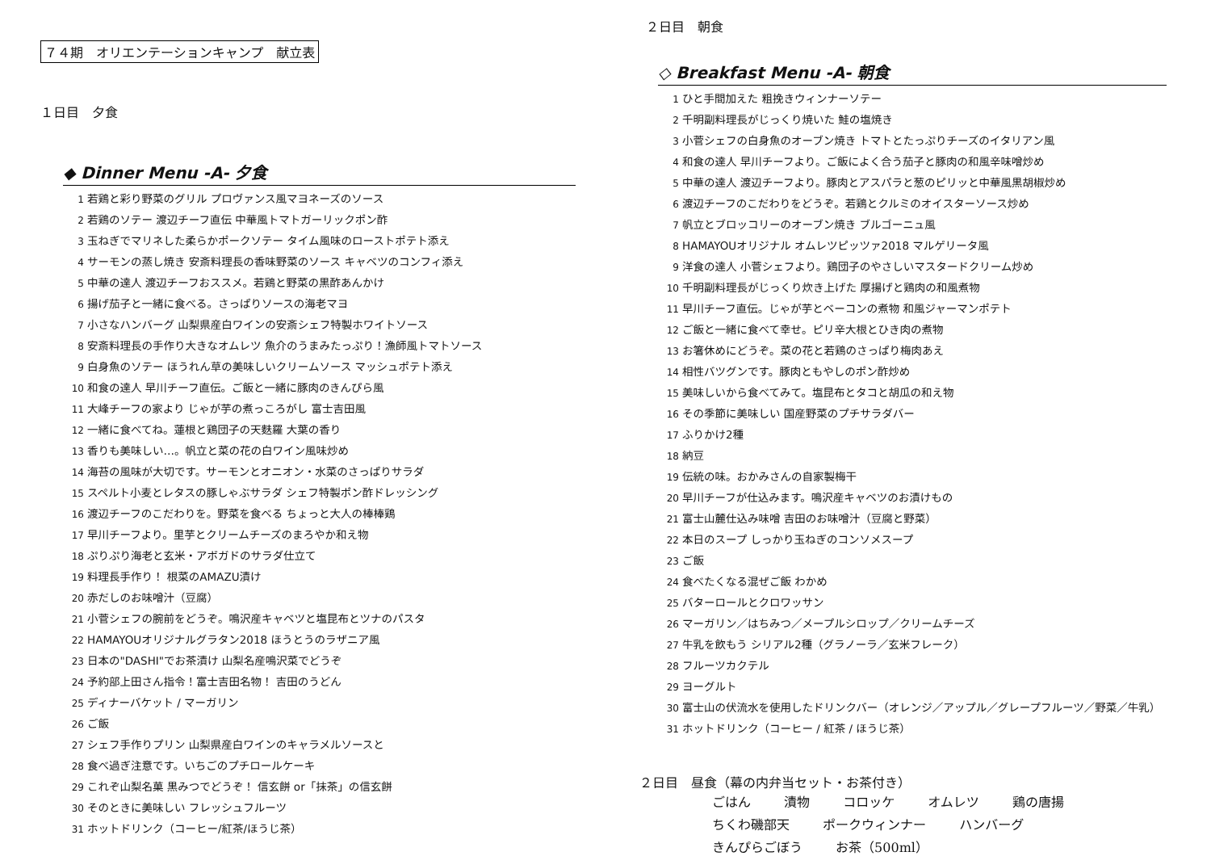７４期　オリエンテーションキャンプ　献立表
１日目　夕食
◆ Dinner Menu -A- 夕食
1 若鶏と彩り野菜のグリル プロヴァンス風マヨネーズのソース
2 若鶏のソテー 渡辺チーフ直伝 中華風トマトガーリックポン酢
3 玉ねぎでマリネした柔らかポークソテー タイム風味のローストポテト添え
4 サーモンの蒸し焼き 安斎料理長の香味野菜のソース キャベツのコンフィ添え
5 中華の達人 渡辺チーフおススメ。若鶏と野菜の黒酢あんかけ
6 揚げ茄子と一緒に食べる。さっぱりソースの海老マヨ
7 小さなハンバーグ 山梨県産白ワインの安斎シェフ特製ホワイトソース
8 安斎料理長の手作り大きなオムレツ 魚介のうまみたっぷり！漁師風トマトソース
9 白身魚のソテー ほうれん草の美味しいクリームソース マッシュポテト添え
10 和食の達人 早川チーフ直伝。ご飯と一緒に豚肉のきんぴら風
11 大峰チーフの家より じゃが芋の煮っころがし 富士吉田風
12 一緒に食べてね。蓮根と鶏団子の天麩羅 大葉の香り
13 香りも美味しい…。帆立と菜の花の白ワイン風味炒め
14 海苔の風味が大切です。サーモンとオニオン・水菜のさっぱりサラダ
15 スペルト小麦とレタスの豚しゃぶサラダ シェフ特製ポン酢ドレッシング
16 渡辺チーフのこだわりを。野菜を食べる ちょっと大人の棒棒鶏
17 早川チーフより。里芋とクリームチーズのまろやか和え物
18 ぷりぷり海老と玄米・アボガドのサラダ仕立て
19 料理長手作り！ 根菜のAMAZU漬け
20 赤だしのお味噌汁（豆腐）
21 小菅シェフの腕前をどうぞ。鳴沢産キャベツと塩昆布とツナのパスタ
22 HAMAYOUオリジナルグラタン2018 ほうとうのラザニア風
23 日本の"DASHI"でお茶漬け 山梨名産鳴沢菜でどうぞ
24 予約部上田さん指令！富士吉田名物！ 吉田のうどん
25 ディナーバケット / マーガリン
26 ご飯
27 シェフ手作りプリン 山梨県産白ワインのキャラメルソースと
28 食べ過ぎ注意です。いちごのプチロールケーキ
29 これぞ山梨名菓 黒みつでどうぞ！ 信玄餅 or「抹茶」の信玄餅
30 そのときに美味しい フレッシュフルーツ
31 ホットドリンク（コーヒー/紅茶/ほうじ茶）
２日目　朝食
◇ Breakfast Menu -A- 朝食
1 ひと手間加えた 粗挽きウィンナーソテー
2 千明副料理長がじっくり焼いた 鮭の塩焼き
3 小菅シェフの白身魚のオーブン焼き トマトとたっぷりチーズのイタリアン風
4 和食の達人 早川チーフより。ご飯によく合う茄子と豚肉の和風辛味噌炒め
5 中華の達人 渡辺チーフより。豚肉とアスパラと葱のピリッと中華風黒胡椒炒め
6 渡辺チーフのこだわりをどうぞ。若鶏とクルミのオイスターソース炒め
7 帆立とブロッコリーのオーブン焼き ブルゴーニュ風
8 HAMAYOUオリジナル オムレツピッツァ2018 マルゲリータ風
9 洋食の達人 小菅シェフより。鶏団子のやさしいマスタードクリーム炒め
10 千明副料理長がじっくり炊き上げた 厚揚げと鶏肉の和風煮物
11 早川チーフ直伝。じゃが芋とベーコンの煮物 和風ジャーマンポテト
12 ご飯と一緒に食べて幸せ。ピリ辛大根とひき肉の煮物
13 お箸休めにどうぞ。菜の花と若鶏のさっぱり梅肉あえ
14 相性バツグンです。豚肉ともやしのポン酢炒め
15 美味しいから食べてみて。塩昆布とタコと胡瓜の和え物
16 その季節に美味しい 国産野菜のプチサラダバー
17 ふりかけ2種
18 納豆
19 伝統の味。おかみさんの自家製梅干
20 早川チーフが仕込みます。鳴沢産キャベツのお漬けもの
21 富士山麓仕込み味噌 吉田のお味噌汁（豆腐と野菜）
22 本日のスープ しっかり玉ねぎのコンソメスープ
23 ご飯
24 食べたくなる混ぜご飯 わかめ
25 バターロールとクロワッサン
26 マーガリン／はちみつ／メープルシロップ／クリームチーズ
27 牛乳を飲もう シリアル2種（グラノーラ／玄米フレーク）
28 フルーツカクテル
29 ヨーグルト
30 富士山の伏流水を使用したドリンクバー（オレンジ／アップル／グレープフルーツ／野菜／牛乳）
31 ホットドリンク（コーヒー / 紅茶 / ほうじ茶）
２日目　昼食（幕の内弁当セット・お茶付き）
ごはん 漬物 コロッケ オムレツ 鶏の唐揚
ちくわ磯部天 ポークウィンナー ハンバーグ
きんぴらごぼう お茶（500ml）